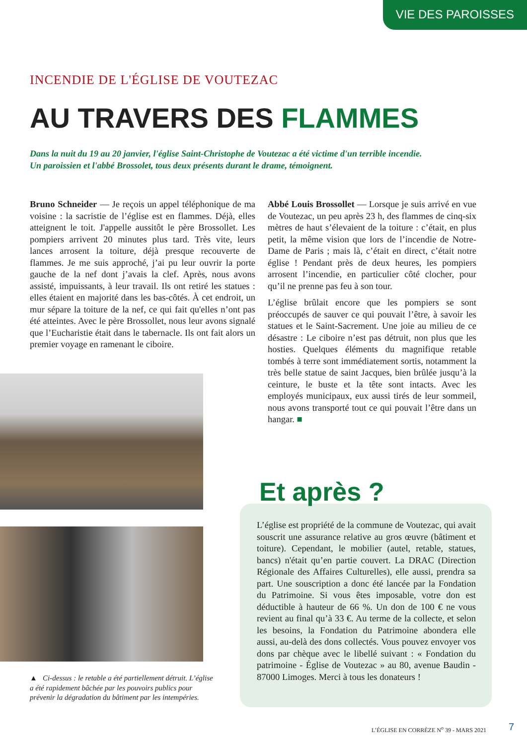VIE DES PAROISSES
INCENDIE DE L'ÉGLISE DE VOUTEZAC
AU TRAVERS DES FLAMMES
Dans la nuit du 19 au 20 janvier, l'église Saint-Christophe de Voutezac a été victime d'un terrible incendie.
Un paroissien et l'abbé Brossolet, tous deux présents durant le drame, témoignent.
Bruno Schneider — Je reçois un appel téléphonique de ma voisine : la sacristie de l’église est en flammes. Déjà, elles atteignent le toit. J'appelle aussitôt le père Brossollet. Les pompiers arrivent 20 minutes plus tard. Très vite, leurs lances arrosent la toiture, déjà presque recouverte de flammes. Je me suis approché, j’ai pu leur ouvrir la porte gauche de la nef dont j’avais la clef. Après, nous avons assisté, impuissants, à leur travail. Ils ont retiré les statues : elles étaient en majorité dans les bas-côtés. À cet endroit, un mur sépare la toiture de la nef, ce qui fait qu'elles n’ont pas été atteintes. Avec le père Brossollet, nous leur avons signalé que l’Eucharistie était dans le tabernacle. Ils ont fait alors un premier voyage en ramenant le ciboire.
Abbé Louis Brossollet — Lorsque je suis arrivé en vue de Voutezac, un peu après 23 h, des flammes de cinq-six mètres de haut s’élevaient de la toiture : c’était, en plus petit, la même vision que lors de l’incendie de Notre-Dame de Paris ; mais là, c’était en direct, c’était notre église ! Pendant près de deux heures, les pompiers arrosent l’incendie, en particulier côté clocher, pour qu’il ne prenne pas feu à son tour.
L’église brûlait encore que les pompiers se sont préoccupés de sauver ce qui pouvait l’être, à savoir les statues et le Saint-Sacrement. Une joie au milieu de ce désastre : Le ciboire n’est pas détruit, non plus que les hosties. Quelques éléments du magnifique retable tombés à terre sont immédiatement sortis, notamment la très belle statue de saint Jacques, bien brûlée jusqu’à la ceinture, le buste et la tête sont intacts. Avec les employés municipaux, eux aussi tirés de leur sommeil, nous avons transporté tout ce qui pouvait l’être dans un hangar. ■
▲ Ci-dessus : le retable a été partiellement détruit. L’église a été rapidement bâchée par les pouvoirs publics pour prévenir la dégradation du bâtiment par les intempéries.
Et après ?
L’église est propriété de la commune de Voutezac, qui avait souscrit une assurance relative au gros œuvre (bâtiment et toiture). Cependant, le mobilier (autel, retable, statues, bancs) n'était qu’en partie couvert. La DRAC (Direction Régionale des Affaires Culturelles), elle aussi, prendra sa part. Une souscription a donc été lancée par la Fondation du Patrimoine. Si vous êtes imposable, votre don est déductible à hauteur de 66 %. Un don de 100 € ne vous revient au final qu’à 33 €. Au terme de la collecte, et selon les besoins, la Fondation du Patrimoine abondera elle aussi, au-delà des dons collectés. Vous pouvez envoyer vos dons par chèque avec le libellé suivant : « Fondation du patrimoine - Église de Voutezac » au 80, avenue Baudin - 87000 Limoges. Merci à tous les donateurs !
L’ÉGLISE EN CORRÈZE N<sup>o</sup> 39 - MARS 2021
7